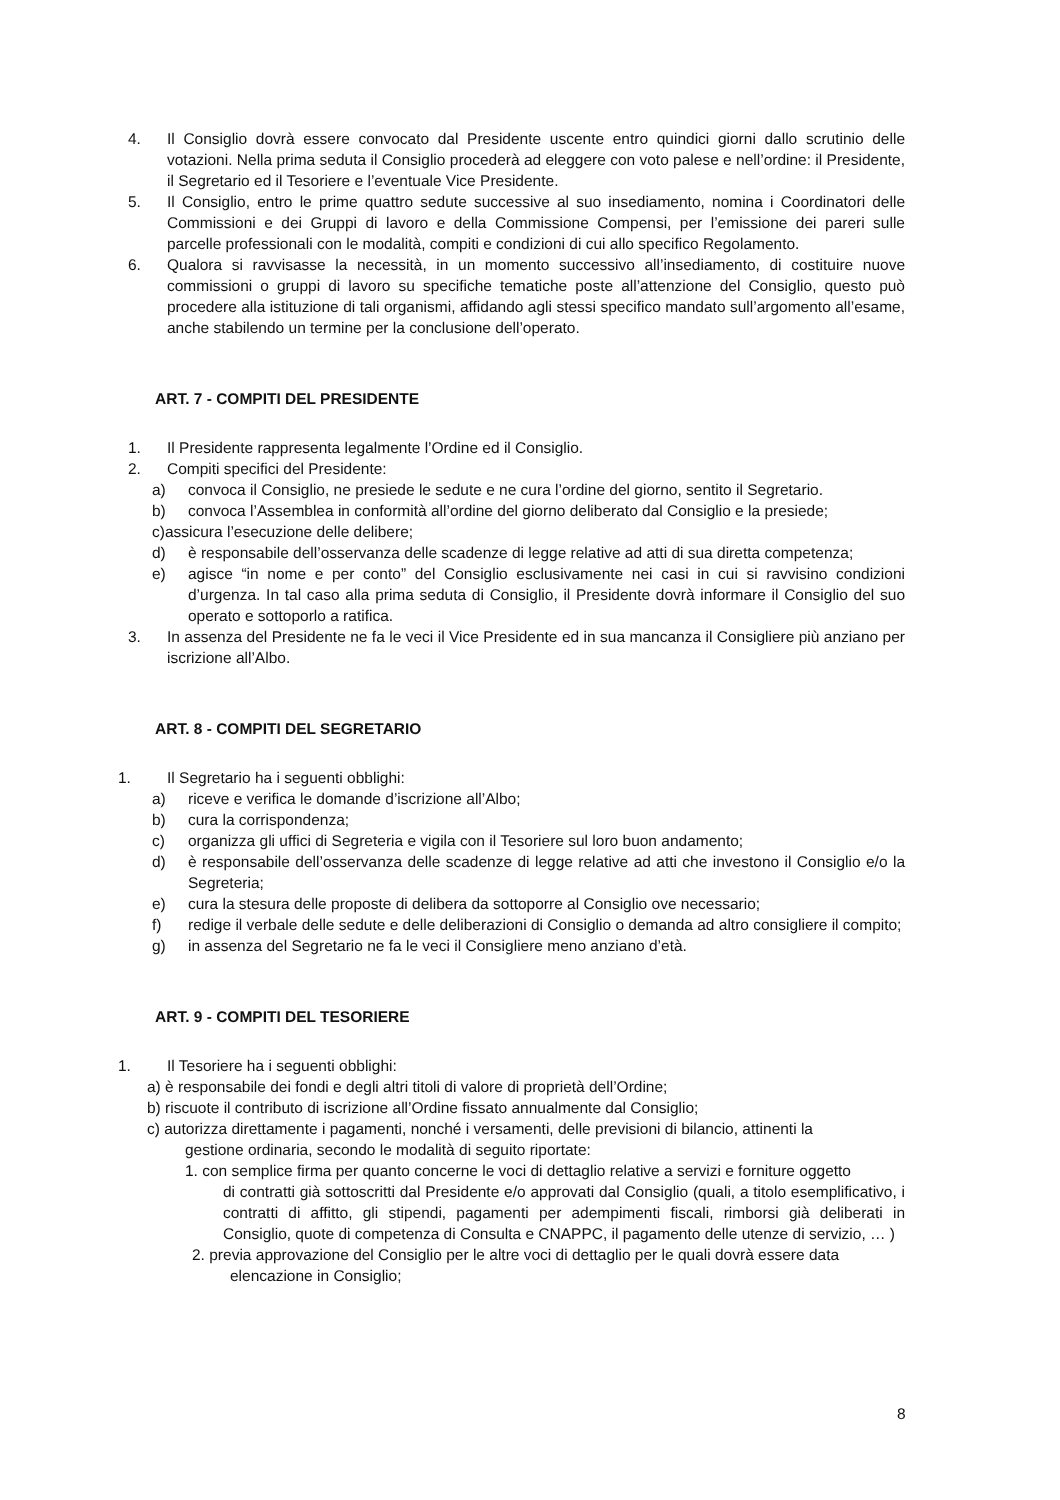4. Il Consiglio dovrà essere convocato dal Presidente uscente entro quindici giorni dallo scrutinio delle votazioni. Nella prima seduta il Consiglio procederà ad eleggere con voto palese e nell’ordine: il Presidente, il Segretario ed il Tesoriere e l’eventuale Vice Presidente.
5. Il Consiglio, entro le prime quattro sedute successive al suo insediamento, nomina i Coordinatori delle Commissioni e dei Gruppi di lavoro e della Commissione Compensi, per l’emissione dei pareri sulle parcelle professionali con le modalità, compiti e condizioni di cui allo specifico Regolamento.
6. Qualora si ravvisasse la necessità, in un momento successivo all’insediamento, di costituire nuove commissioni o gruppi di lavoro su specifiche tematiche poste all’attenzione del Consiglio, questo può procedere alla istituzione di tali organismi, affidando agli stessi specifico mandato sull’argomento all’esame, anche stabilendo un termine per la conclusione dell’operato.
ART. 7 - COMPITI DEL PRESIDENTE
1. Il Presidente rappresenta legalmente l’Ordine ed il Consiglio.
2. Compiti specifici del Presidente:
a) convoca il Consiglio, ne presiede le sedute e ne cura l’ordine del giorno, sentito il Segretario.
b) convoca l’Assemblea in conformità all’ordine del giorno deliberato dal Consiglio e la presiede;
c)assicura l’esecuzione delle delibere;
d) è responsabile dell’osservanza delle scadenze di legge relative ad atti di sua diretta competenza;
e) agisce “in nome e per conto” del Consiglio esclusivamente nei casi in cui si ravvisino condizioni d’urgenza. In tal caso alla prima seduta di Consiglio, il Presidente dovrà informare il Consiglio del suo operato e sottoporlo a ratifica.
3. In assenza del Presidente ne fa le veci il Vice Presidente ed in sua mancanza il Consigliere più anziano per iscrizione all’Albo.
ART. 8 - COMPITI DEL SEGRETARIO
1. Il Segretario ha i seguenti obblighi:
a) riceve e verifica le domande d’iscrizione all’Albo;
b) cura la corrispondenza;
c) organizza gli uffici di Segreteria e vigila con il Tesoriere sul loro buon andamento;
d) è responsabile dell’osservanza delle scadenze di legge relative ad atti che investono il Consiglio e/o la Segreteria;
e) cura la stesura delle proposte di delibera da sottoporre al Consiglio ove necessario;
f) redige il verbale delle sedute e delle deliberazioni di Consiglio o demanda ad altro consigliere il compito;
g) in assenza del Segretario ne fa le veci il Consigliere meno anziano d’età.
ART. 9 - COMPITI DEL TESORIERE
1. Il Tesoriere ha i seguenti obblighi:
a) è responsabile dei fondi e degli altri titoli di valore di proprietà dell’Ordine;
b) riscuote il contributo di iscrizione all’Ordine fissato annualmente dal Consiglio;
c) autorizza direttamente i pagamenti, nonché i versamenti, delle previsioni di bilancio, attinenti la
gestione ordinaria, secondo le modalità di seguito riportate:
1. con semplice firma per quanto concerne le voci di dettaglio relative a servizi e forniture oggetto
di contratti già sottoscritti dal Presidente e/o approvati dal Consiglio (quali, a titolo esemplificativo, i contratti di affitto, gli stipendi, pagamenti per adempimenti fiscali, rimborsi già deliberati in Consiglio, quote di competenza di Consulta e CNAPPC, il pagamento delle utenze di servizio, … )
2. previa approvazione del Consiglio per le altre voci di dettaglio per le quali dovrà essere data
elencazione in Consiglio;
8